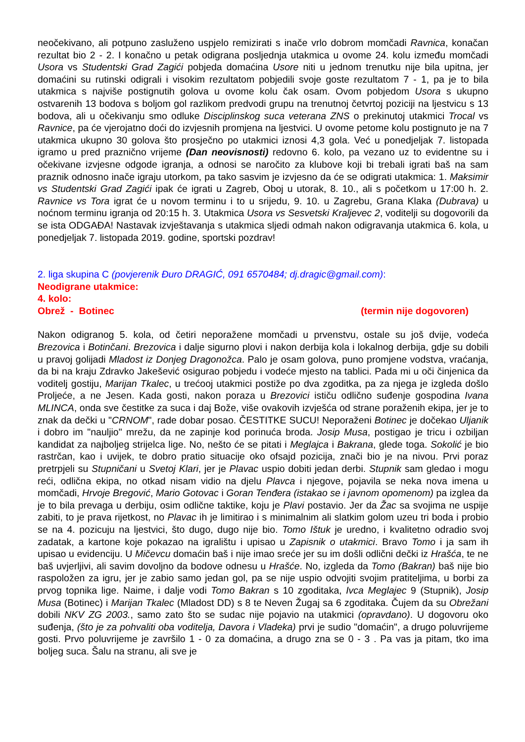neočekivano, ali potpuno zasluženo uspjelo remizirati s inače vrlo dobrom momčadi Ravnica, konačan rezultat bio 2 - 2. I konačno u petak odigrana posljednja utakmica u ovome 24. kolu između momčadi Usora vs Studentski Grad Zagići pobjeda domaćina Usore niti u jednom trenutku nije bila upitna, jer domaćini su rutinski odigrali i visokim rezultatom pobjedili svoje goste rezultatom 7 - 1, pa je to bila utakmica s najviše postignutih golova u ovome kolu čak osam. Ovom pobjedom Usora s ukupno ostvarenih 13 bodova s boljom gol razlikom predvodi grupu na trenutnoj četvrtoj poziciji na ljestvicu s 13 bodova, ali u očekivanju smo odluke Disciplinskog suca veterana ZNS o prekinutoj utakmici Trocal vs Ravnice, pa će vjerojatno doći do izvjesnih promjena na ljestvici. U ovome petome kolu postignuto je na 7 utakmica ukupno 30 golova što prosječno po utakmici iznosi 4,3 gola. Već u ponedjeljak 7. listopada igramo u pred praznično vrijeme (Dan neovisnosti) redovno 6. kolo, pa vezano uz to evidentne su i očekivane izvjesne odgode igranja, a odnosi se naročito za klubove koji bi trebali igrati baš na sam praznik odnosno inače igraju utorkom, pa tako sasvim je izvjesno da će se odigrati utakmica: 1. Maksimir vs Studentski Grad Zagići ipak će igrati u Zagreb, Oboj u utorak, 8. 10., ali s početkom u 17:00 h. 2. Ravnice vs Tora igrat će u novom terminu i to u srijedu, 9. 10. u Zagrebu, Grana Klaka (Dubrava) u noćnom terminu igranja od 20:15 h. 3. Utakmica Usora vs Sesvetski Kraljevec 2, voditelji su dogovorili da se ista ODGAĐA! Nastavak izvještavanja s utakmica sljedi odmah nakon odigravanja utakmica 6. kola, u ponedjeljak 7. listopada 2019. godine, sportski pozdrav!
2. liga skupina C (povjerenik Đuro DRAGIĆ, 091 6570484; dj.dragic@gmail.com):
Neodigrane utakmice:
4. kolo:
Obrež - Botinec (termin nije dogovoren)
Nakon odigranog 5. kola, od četiri neporažene momčadi u prvenstvu, ostale su još dvije, vodeća Brezovica i Botinčani. Brezovica i dalje sigurno plovi i nakon derbija kola i lokalnog derbija, gdje su dobili u pravoj golijadi Mladost iz Donjeg Dragonožca. Palo je osam golova, puno promjene vodstva, vraćanja, da bi na kraju Zdravko Jakešević osigurao pobjedu i vodeće mjesto na tablici. Pada mi u oči činjenica da voditelj gostiju, Marijan Tkalec, u trećooj utakmici postiže po dva zgoditka, pa za njega je izgleda došlo Proljeće, a ne Jesen. Kada gosti, nakon poraza u Brezovici ističu odlično suđenje gospodina Ivana MLINCA, onda sve čestitke za suca i daj Bože, više ovakovih izvješća od strane poraženih ekipa, jer je to znak da dečki u "CRNOM", rade dobar posao. ČESTITKE SUCU! Neporaženi Botinec je dočekao Uljanik i dobro im "nauljio" mrežu, da ne zapinje kod porinuća broda. Josip Musa, postigao je tricu i ozbiljan kandidat za najboljeg strijelca lige. No, nešto će se pitati i Meglajca i Bakrana, glede toga. Sokolić je bio rastrčan, kao i uvijek, te dobro pratio situacije oko ofsajd pozicija, znači bio je na nivou. Prvi poraz pretrpjeli su Stupničani u Svetoj Klari, jer je Plavac uspio dobiti jedan derbi. Stupnik sam gledao i mogu reći, odlična ekipa, no otkad nisam vidio na djelu Plavca i njegove, pojavila se neka nova imena u momčadi, Hrvoje Bregović, Mario Gotovac i Goran Tenđera (istakao se i javnom opomenom) pa izglea da je to bila prevaga u derbiju, osim odlične taktike, koju je Plavi postavio. Jer da Žac sa svojima ne uspije zabiti, to je prava rijetkost, no Plavac ih je limitirao i s minimalnim ali slatkim golom uzeu tri boda i probio se na 4. pozicuju na ljestvici, što dugo, dugo nije bio. Tomo Ištuk je uredno, i kvalitetno odradio svoj zadatak, a kartone koje pokazao na igralištu i upisao u Zapisnik o utakmici. Bravo Tomo i ja sam ih upisao u evidenciju. U Mičevcu domaćin baš i nije imao sreće jer su im došli odlični dečki iz Hrašća, te ne baš uvjerljivi, ali savim dovoljno da bodove odnesu u Hrašće. No, izgleda da Tomo (Bakran) baš nije bio raspoložen za igru, jer je zabio samo jedan gol, pa se nije uspio odvojiti svojim pratiteljima, u borbi za prvog topnika lige. Naime, i dalje vodi Tomo Bakran s 10 zgoditaka, Ivca Meglajec 9 (Stupnik), Josip Musa (Botinec) i Marijan Tkalec (Mladost DD) s 8 te Neven Žugaj sa 6 zgoditaka. Čujem da su Obrežani dobili NKV ZG 2003., samo zato što se sudac nije pojavio na utakmici (opravdano). U dogovoru oko suđenja, (što je za pohvaliti oba voditelja, Davora i Vladeka) prvi je sudio "domaćin", a drugo poluvrijeme gosti. Prvo poluvrijeme je završilo 1 - 0 za domaćina, a drugo zna se 0 - 3 . Pa vas ja pitam, tko ima boljeg suca. Šalu na stranu, ali sve je